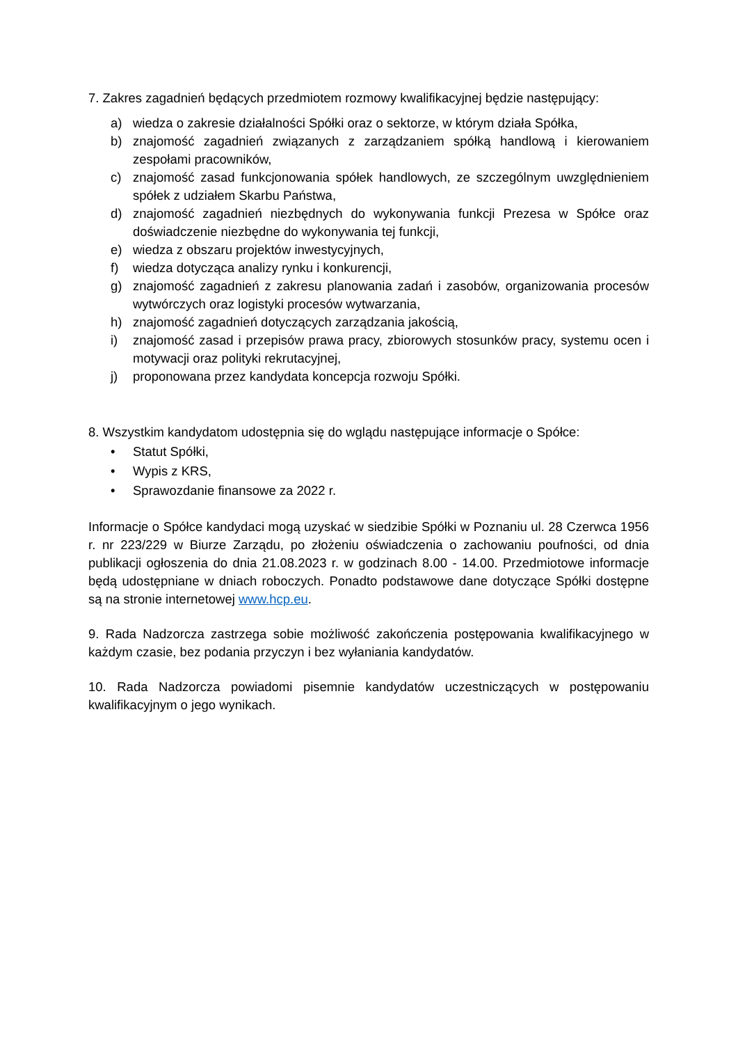7. Zakres zagadnień będących przedmiotem rozmowy kwalifikacyjnej będzie następujący:
a) wiedza o zakresie działalności Spółki oraz o sektorze, w którym działa Spółka,
b) znajomość zagadnień związanych z zarządzaniem spółką handlową i kierowaniem zespołami pracowników,
c) znajomość zasad funkcjonowania spółek handlowych, ze szczególnym uwzględnieniem spółek z udziałem Skarbu Państwa,
d) znajomość zagadnień niezbędnych do wykonywania funkcji Prezesa w Spółce oraz doświadczenie niezbędne do wykonywania tej funkcji,
e) wiedza z obszaru projektów inwestycyjnych,
f) wiedza dotycząca analizy rynku i konkurencji,
g) znajomość zagadnień z zakresu planowania zadań i zasobów, organizowania procesów wytwórczych oraz logistyki procesów wytwarzania,
h) znajomość zagadnień dotyczących zarządzania jakością,
i) znajomość zasad i przepisów prawa pracy, zbiorowych stosunków pracy, systemu ocen i motywacji oraz polityki rekrutacyjnej,
j) proponowana przez kandydata koncepcja rozwoju Spółki.
8. Wszystkim kandydatom udostępnia się do wglądu następujące informacje o Spółce:
• Statut Spółki,
• Wypis z KRS,
• Sprawozdanie finansowe za 2022 r.
Informacje o Spółce kandydaci mogą uzyskać w siedzibie Spółki w Poznaniu ul. 28 Czerwca 1956 r. nr 223/229 w Biurze Zarządu, po złożeniu oświadczenia o zachowaniu poufności, od dnia publikacji ogłoszenia do dnia 21.08.2023 r. w godzinach 8.00 - 14.00. Przedmiotowe informacje będą udostępniane w dniach roboczych. Ponadto podstawowe dane dotyczące Spółki dostępne są na stronie internetowej www.hcp.eu.
9. Rada Nadzorcza zastrzega sobie możliwość zakończenia postępowania kwalifikacyjnego w każdym czasie, bez podania przyczyn i bez wyłaniania kandydatów.
10. Rada Nadzorcza powiadomi pisemnie kandydatów uczestniczących w postępowaniu kwalifikacyjnym o jego wynikach.